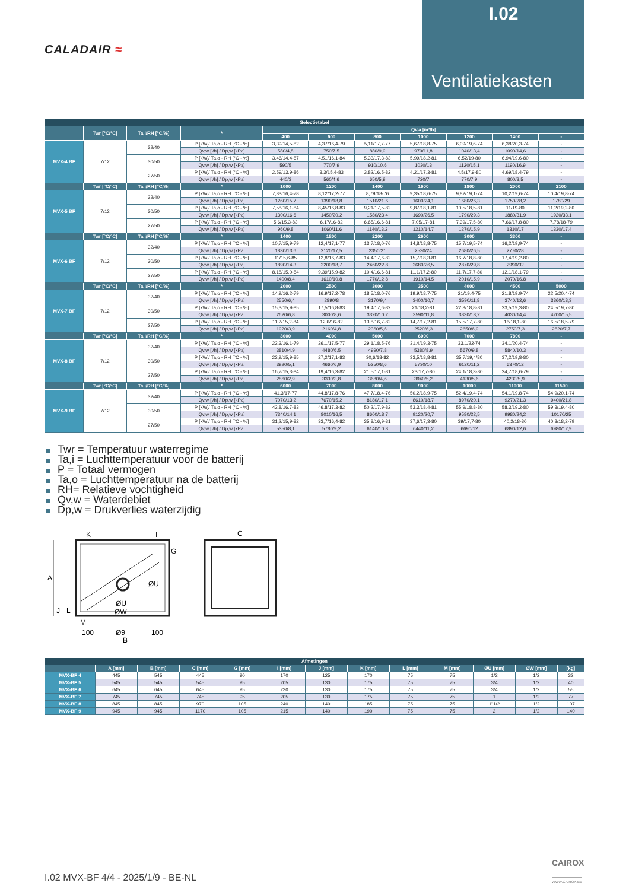CALADAIR ≈
I.02
Ventilatiekasten
| Selectietabel | | | | | | | | | | |
| --- | --- | --- | --- | --- | --- | --- | --- | --- | --- | --- |
| | Twr [°C/°C] | Ta,i/RH [°C/%] | * | Qv,a [m³/h] | | | | | | |
| | | | | 400 | 600 | 800 | 1000 | 1200 | 1400 | - |
| MVX-4 BF | 7/12 | 32/40 | P [kW]/ Ta,o - RH [°C - %] | 3,39/14,5-82 | 4,37/16,4-79 | 5,11/17,7-77 | 5,67/18,8-75 | 6,09/19,6-74 | 6,38/20,3-74 | - |
| | | | Qv,w [l/h] / Dp,w [kPa] | 580/4,8 | 750/7,5 | 880/9,9 | 970/11,8 | 1040/13,4 | 1090/14,6 | - |
| | | 30/50 | P [kW]/ Ta,o - RH [°C - %] | 3,46/14,4-87 | 4,51/16,1-84 | 5,33/17,3-83 | 5,99/18,2-81 | 6,52/19-80 | 6,94/19,6-80 | - |
| | | | Qv,w [l/h] / Dp,w [kPa] | 590/5 | 770/7,9 | 910/10,6 | 1030/13 | 1120/15,1 | 1190/16,9 | - |
| | | 27/50 | P [kW]/ Ta,o - RH [°C - %] | 2,59/13,9-86 | 3,3/15,4-83 | 3,82/16,5-82 | 4,21/17,3-81 | 4,5/17,9-80 | 4,69/18,4-79 | - |
| | | | Qv,w [l/h] / Dp,w [kPa] | 440/3 | 560/4,6 | 650/5,9 | 720/7 | 770/7,9 | 800/8,5 | - |
| | Twr [°C/°C] | Ta,i/RH [°C/%] | * | 1000 | 1200 | 1400 | 1600 | 1800 | 2000 | 2100 |
| MVX-5 BF | 7/12 | 32/40 | P [kW]/ Ta,o - RH [°C - %] | 7,33/16,4-78 | 8,12/17,2-77 | 8,79/18-76 | 9,35/18,6-75 | 9,82/19,1-74 | 10,2/19,6-74 | 10,4/19,8-74 |
| | | | Qv,w [l/h] / Dp,w [kPa] | 1260/15,7 | 1390/18,8 | 1510/21,6 | 1600/24,1 | 1680/26,3 | 1750/28,2 | 1780/29 |
| | | 30/50 | P [kW]/ Ta,o - RH [°C - %] | 7,58/16,1-84 | 8,45/16,8-83 | 9,21/17,5-82 | 9,87/18,1-81 | 10,5/18,5-81 | 11/19-80 | 11,2/19,2-80 |
| | | | Qv,w [l/h] / Dp,w [kPa] | 1300/16,6 | 1450/20,2 | 1580/23,4 | 1690/26,5 | 1790/29,3 | 1880/31,9 | 1920/33,1 |
| | | 27/50 | P [kW]/ Ta,o - RH [°C - %] | 5,6/15,3-83 | 6,17/16-82 | 6,65/16,6-81 | 7,05/17-81 | 7,39/17,5-80 | 7,66/17,8-80 | 7,78/18-79 |
| | | | Qv,w [l/h] / Dp,w [kPa] | 960/9,8 | 1060/11,6 | 1140/13,2 | 1210/14,7 | 1270/15,9 | 1310/17 | 1330/17,4 |
| | Twr [°C/°C] | Ta,i/RH [°C/%] | * | 1400 | 1800 | 2200 | 2600 | 3000 | 3300 | - |
| MVX-6 BF | 7/12 | 32/40 | P [kW]/ Ta,o - RH [°C - %] | 10,7/15,9-79 | 12,4/17,1-77 | 13,7/18,0-76 | 14,8/18,8-75 | 15,7/19,5-74 | 16,2/19,9-74 | - |
| | | | Qv,w [l/h] / Dp,w [kPa] | 1830/13,6 | 2120/17,5 | 2350/21 | 2530/24 | 2680/26,5 | 2770/28 | - |
| | | 30/50 | P [kW]/ Ta,o - RH [°C - %] | 11/15,6-85 | 12,8/16,7-83 | 14,4/17,6-82 | 15,7/18,3-81 | 16,7/18,8-80 | 17,4/19,2-80 | - |
| | | | Qv,w [l/h] / Dp,w [kPa] | 1890/14,3 | 2200/18,7 | 2460/22,8 | 2680/26,5 | 2870/29,8 | 2990/32 | - |
| | | 27/50 | P [kW]/ Ta,o - RH [°C - %] | 8,18/15,0-84 | 9,39/15,9-82 | 10,4/16,6-81 | 11,1/17,2-80 | 11,7/17,7-80 | 12,1/18,1-79 | - |
| | | | Qv,w [l/h] / Dp,w [kPa] | 1400/8,4 | 1610/10,8 | 1770/12,8 | 1910/14,5 | 2010/15,9 | 2070/16,8 | - |
| | Twr [°C/°C] | Ta,i/RH [°C/%] | * | 2000 | 2500 | 3000 | 3500 | 4000 | 4500 | 5000 |
| MVX-7 BF | 7/12 | 32/40 | P [kW]/ Ta,o - RH [°C - %] | 14,9/16,2-79 | 16,9/17,2-78 | 18,5/18,0-76 | 19,9/18,7-75 | 21/19,4-75 | 21,8/19,9-74 | 22,5/20,4-74 |
| | | | Qv,w [l/h] / Dp,w [kPa] | 2550/6,4 | 2890/8 | 3170/9,4 | 3400/10,7 | 3590/11,8 | 3740/12,6 | 3860/13,3 |
| | | 30/50 | P [kW]/ Ta,o - RH [°C - %] | 15,3/15,9-85 | 17,5/16,8-83 | 19,4/17,6-82 | 21/18,2-81 | 22,3/18,8-81 | 23,5/19,3-80 | 24,5/19,7-80 |
| | | | Qv,w [l/h] / Dp,w [kPa] | 2620/6,8 | 3000/8,6 | 3320/10,2 | 3590/11,8 | 3830/13,2 | 4030/14,4 | 4200/15,5 |
| | | 27/50 | P [kW]/ Ta,o - RH [°C - %] | 11,2/15,2-84 | 12,6/16-82 | 13,8/16,7-82 | 14,7/17,2-81 | 15,5/17,7-80 | 16/18,1-80 | 16,5/18,5-79 |
| | | | Qv,w [l/h] / Dp,w [kPa] | 1920/3,9 | 2160/4,8 | 2360/5,6 | 2520/6,3 | 2650/6,9 | 2750/7,3 | 2820/7,7 |
| | Twr [°C/°C] | Ta,i/RH [°C/%] | * | 3000 | 4000 | 5000 | 6000 | 7000 | 7800 | - |
| MVX-8 BF | 7/12 | 32/40 | P [kW]/ Ta,o - RH [°C - %] | 22,3/16,1-79 | 26,1/17,5-77 | 29,1/18,5-76 | 31,4/19,3-75 | 33,1/22-74 | 34,1/20,4-74 | - |
| | | | Qv,w [l/h] / Dp,w [kPa] | 3810/4,9 | 4480/6,5 | 4990/7,8 | 5380/8,9 | 5670/9,8 | 5840/10,3 | - |
| | | 30/50 | P [kW]/ Ta,o - RH [°C - %] | 22,9/15,9-85 | 27,2/17,1-83 | 30,6/18-82 | 33,5/18,8-81 | 35,7/19,4/80 | 37,2/19,8-80 | - |
| | | | Qv,w [l/h] / Dp,w [kPa] | 3920/5,1 | 4660/6,9 | 5250/8,6 | 5730/10 | 6120/11,2 | 6370/12 | - |
| | | 27/50 | P [kW]/ Ta,o - RH [°C - %] | 16,7/15,3-84 | 19,4/16,3-82 | 21,5/17,1-81 | 23/17,7-80 | 24,1/18,3-80 | 24,7/18,6-79 | - |
| | | | Qv,w [l/h] / Dp,w [kPa] | 2860/2,9 | 3330/3,8 | 3680/4,6 | 3940/5,2 | 4130/5,6 | 4230/5,9 | - |
| | Twr [°C/°C] | Ta,i/RH [°C/%] | * | 6000 | 7000 | 8000 | 9000 | 10000 | 11000 | 11500 |
| MVX-9 BF | 7/12 | 32/40 | P [kW]/ Ta,o - RH [°C - %] | 41,3/17-77 | 44,8/17,8-76 | 47,7/18,4-76 | 50,2/18,9-75 | 52,4/19,4-74 | 54,1/19,8-74 | 54,9/20,1-74 |
| | | | Qv,w [l/h] / Dp,w [kPa] | 7070/13,2 | 7670/15,2 | 8180/17,1 | 8610/18,7 | 8970/20,1 | 9270/21,3 | 9400/21,8 |
| | | 30/50 | P [kW]/ Ta,o - RH [°C - %] | 42,8/16,7-83 | 46,8/17,3-82 | 50,2/17,9-82 | 53,3/18,4-81 | 55,9/18,8-80 | 58,3/19,2-80 | 59,3/19,4-80 |
| | | | Qv,w [l/h] / Dp,w [kPa] | 7340/14,1 | 8010/16,5 | 8600/18,7 | 9120/20,7 | 9580/22,5 | 9980/24,2 | 10170/25 |
| | | 27/50 | P [kW]/ Ta,o - RH [°C - %] | 31,2/15,9-82 | 33,7/16,4-82 | 35,8/16,9-81 | 37,6/17,3-80 | 39/17,7-80 | 40,2/18-80 | 40,8/18,2-79 |
| | | | Qv,w [l/h] / Dp,w [kPa] | 5350/8,1 | 5780/9,2 | 6140/10,3 | 6440/11,2 | 6690/12 | 6890/12,6 | 6980/12,9 |
Twr = Temperatuur waterregime
Ta,i = Luchttemperatuur voor de batterij
P = Totaal vermogen
Ta,o = Luchttemperatuur na de batterij
RH= Relatieve vochtigheid
Qv,w = Waterdebiet
Dp,w = Drukverlies waterzijdig
A
K
I
G
ØU
ØU
ØW
J
L
M
100
Ø9
100
B
C
| Afmetingen | | | | | | | | | | | | |
| --- | --- | --- | --- | --- | --- | --- | --- | --- | --- | --- | --- | --- |
| | A [mm] | B [mm] | C [mm] | G [mm] | I [mm] | J [mm] | K [mm] | L [mm] | M [mm] | ØU [mm] | ØW [mm] | [kg] |
| MVX-BF 4 | 445 | 545 | 445 | 90 | 170 | 125 | 170 | 75 | 75 | 1/2 | 1/2 | 32 |
| MVX-BF 5 | 545 | 545 | 545 | 95 | 205 | 130 | 175 | 75 | 75 | 3/4 | 1/2 | 40 |
| MVX-BF 6 | 645 | 645 | 645 | 95 | 230 | 130 | 175 | 75 | 75 | 3/4 | 1/2 | 55 |
| MVX-BF 7 | 745 | 745 | 745 | 95 | 205 | 130 | 175 | 75 | 75 | 1 | 1/2 | 77 |
| MVX-BF 8 | 845 | 845 | 970 | 105 | 240 | 140 | 185 | 75 | 75 | 1"1/2 | 1/2 | 107 |
| MVX-BF 9 | 945 | 945 | 1170 | 105 | 215 | 140 | 190 | 75 | 75 | 2 | 1/2 | 140 |
CAIROX
WWW.CAIROX.BE
I.02 MVX-BF 4/4 - 2025/1/9 - BE-NL